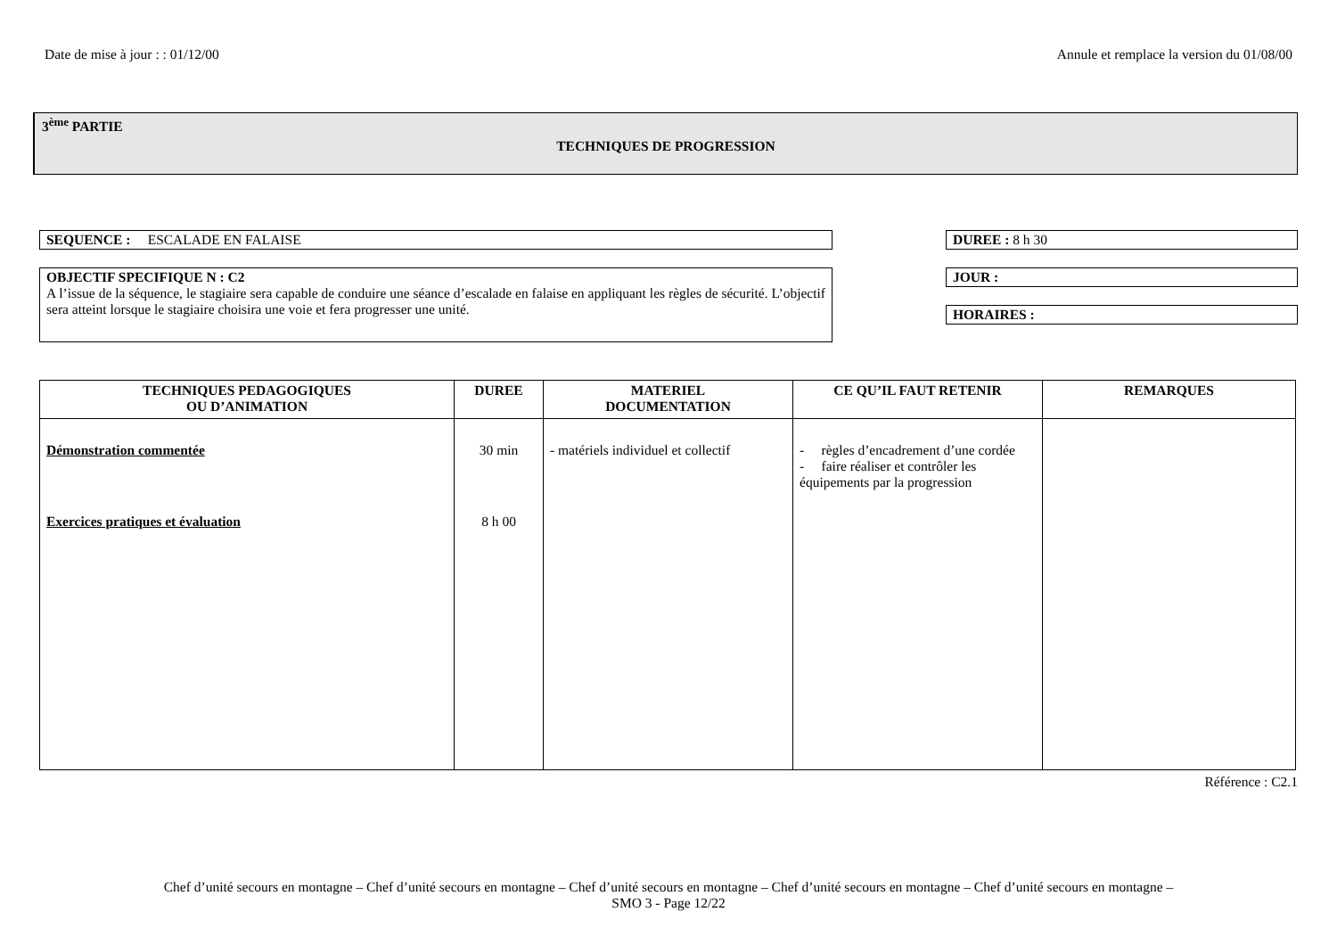Date de mise à jour : : 01/12/00 Annule et remplace la version du 01/08/00
3<sup>ème</sup> PARTIE
TECHNIQUES DE PROGRESSION
SEQUENCE : ESCALADE EN FALAISE
OBJECTIF SPECIFIQUE N : C2
A l’issue de la séquence, le stagiaire sera capable de conduire une séance d’escalade en falaise en appliquant les règles de sécurité. L’objectif sera atteint lorsque le stagiaire choisira une voie et fera progresser une unité.
DUREE : 8 h 30
JOUR :
HORAIRES :
| TECHNIQUES PEDAGOGIQUES OU D’ANIMATION | DUREE | MATERIEL DOCUMENTATION | CE QU’IL FAUT RETENIR | REMARQUES |
| --- | --- | --- | --- | --- |
| Démonstration commentée Exercices pratiques et évaluation | 30 min 8 h 00 | - matériels individuel et collectif | - règles d’encadrement d’une cordée - faire réaliser et contrôler les équipements par la progression | |
Référence : C2.1
Chef d’unité secours en montagne – Chef d’unité secours en montagne – Chef d’unité secours en montagne – Chef d’unité secours en montagne – Chef d’unité secours en montagne –
SMO 3 - Page 12/22